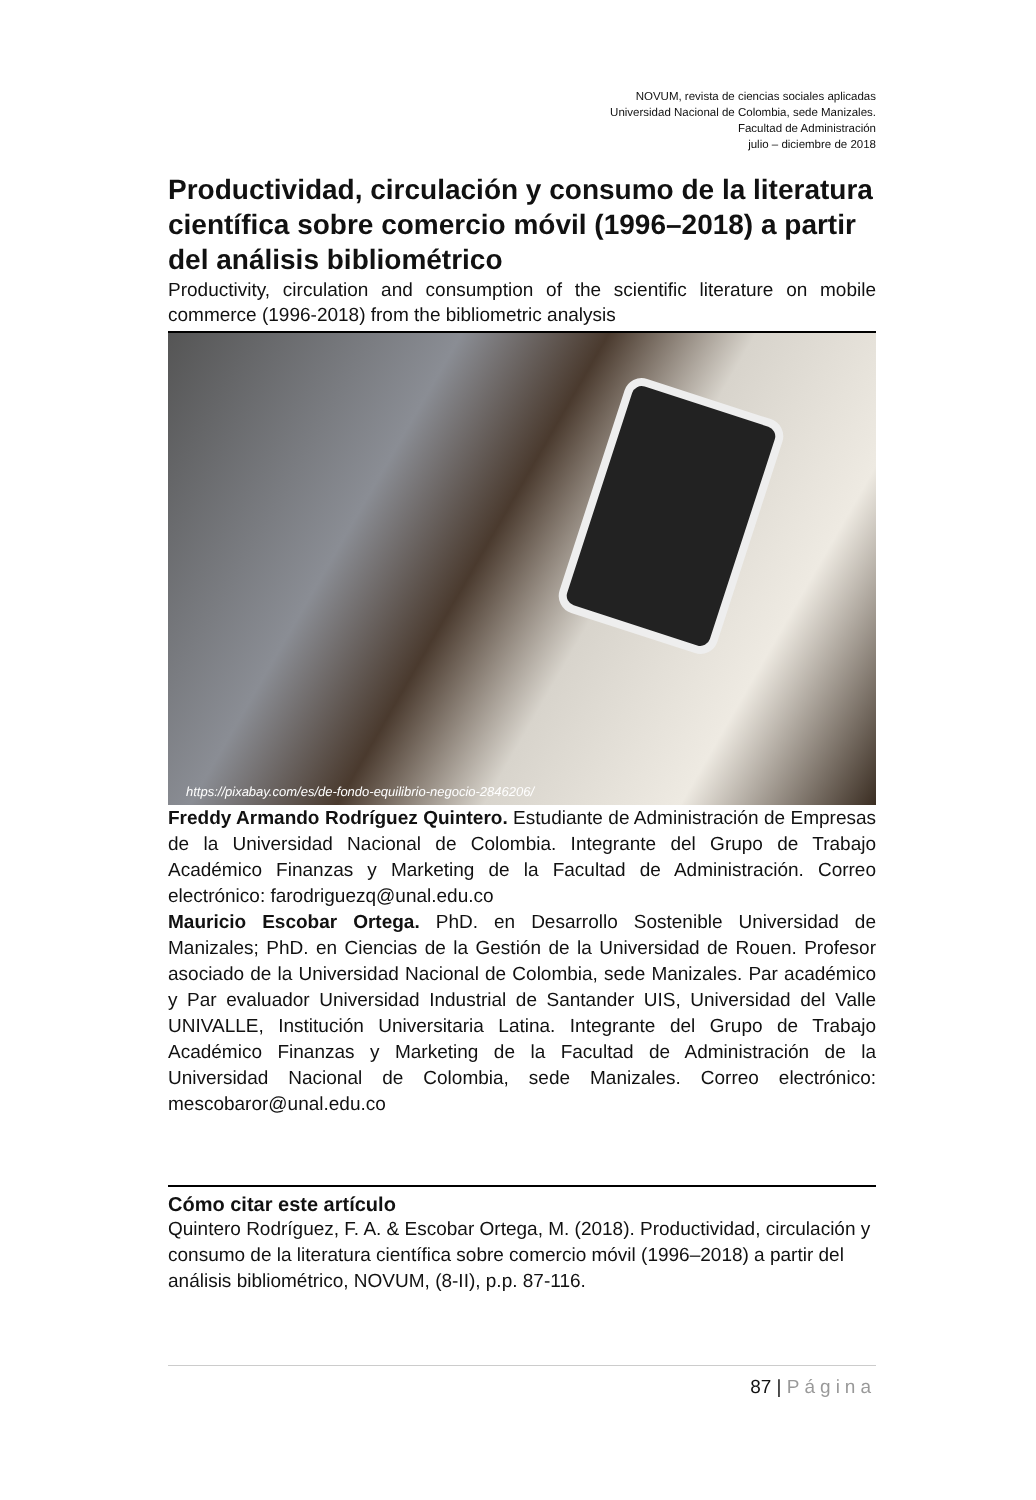NOVUM, revista de ciencias sociales aplicadas
Universidad Nacional de Colombia, sede Manizales.
Facultad de Administración
julio – diciembre de 2018
Productividad, circulación y consumo de la literatura científica sobre comercio móvil (1996–2018) a partir del análisis bibliométrico
Productivity, circulation and consumption of the scientific literature on mobile commerce (1996-2018) from the bibliometric analysis
https://pixabay.com/es/de-fondo-equilibrio-negocio-2846206/
Freddy Armando Rodríguez Quintero. Estudiante de Administración de Empresas de la Universidad Nacional de Colombia. Integrante del Grupo de Trabajo Académico Finanzas y Marketing de la Facultad de Administración. Correo electrónico: farodriguezq@unal.edu.co
Mauricio Escobar Ortega. PhD. en Desarrollo Sostenible Universidad de Manizales; PhD. en Ciencias de la Gestión de la Universidad de Rouen. Profesor asociado de la Universidad Nacional de Colombia, sede Manizales. Par académico y Par evaluador Universidad Industrial de Santander UIS, Universidad del Valle UNIVALLE, Institución Universitaria Latina. Integrante del Grupo de Trabajo Académico Finanzas y Marketing de la Facultad de Administración de la Universidad Nacional de Colombia, sede Manizales. Correo electrónico: mescobaror@unal.edu.co
Cómo citar este artículo
Quintero Rodríguez, F. A. & Escobar Ortega, M. (2018). Productividad, circulación y consumo de la literatura científica sobre comercio móvil (1996–2018) a partir del análisis bibliométrico, NOVUM, (8-II), p.p. 87-116.
87 | Página